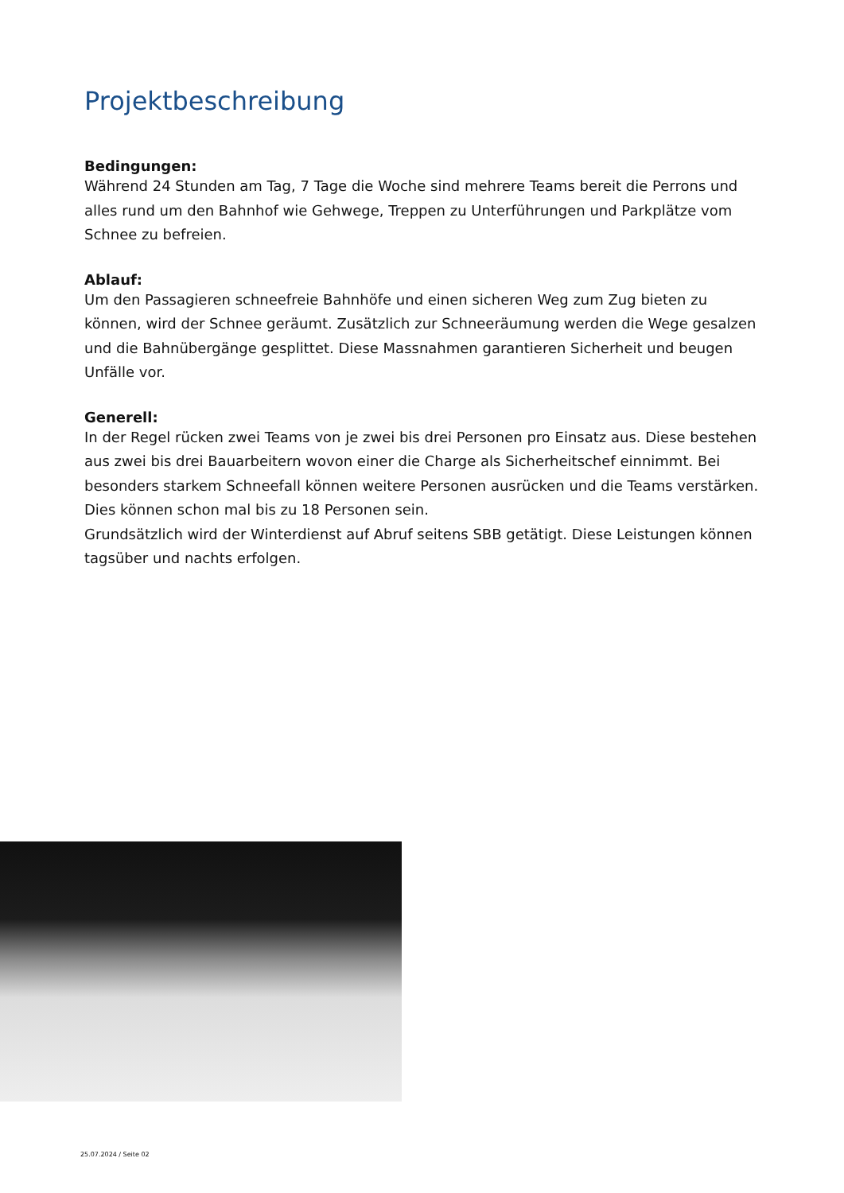Projektbeschreibung
Bedingungen:
Während 24 Stunden am Tag, 7 Tage die Woche sind mehrere Teams bereit die Perrons und alles rund um den Bahnhof wie Gehwege, Treppen zu Unterführungen und Parkplätze vom Schnee zu befreien.
Ablauf:
Um den Passagieren schneefreie Bahnhöfe und einen sicheren Weg zum Zug bieten zu können, wird der Schnee geräumt. Zusätzlich zur Schneeräumung werden die Wege gesalzen und die Bahnübergänge gesplittet. Diese Massnahmen garantieren Sicherheit und beugen Unfälle vor.
Generell:
In der Regel rücken zwei Teams von je zwei bis drei Personen pro Einsatz aus. Diese bestehen aus zwei bis drei Bauarbeitern wovon einer die Charge als Sicherheitschef einnimmt. Bei besonders starkem Schneefall können weitere Personen ausrücken und die Teams verstärken. Dies können schon mal bis zu 18 Personen sein.
Grundsätzlich wird der Winterdienst auf Abruf seitens SBB getätigt. Diese Leistungen können tagsüber und nachts erfolgen.
25.07.2024 / Seite 02